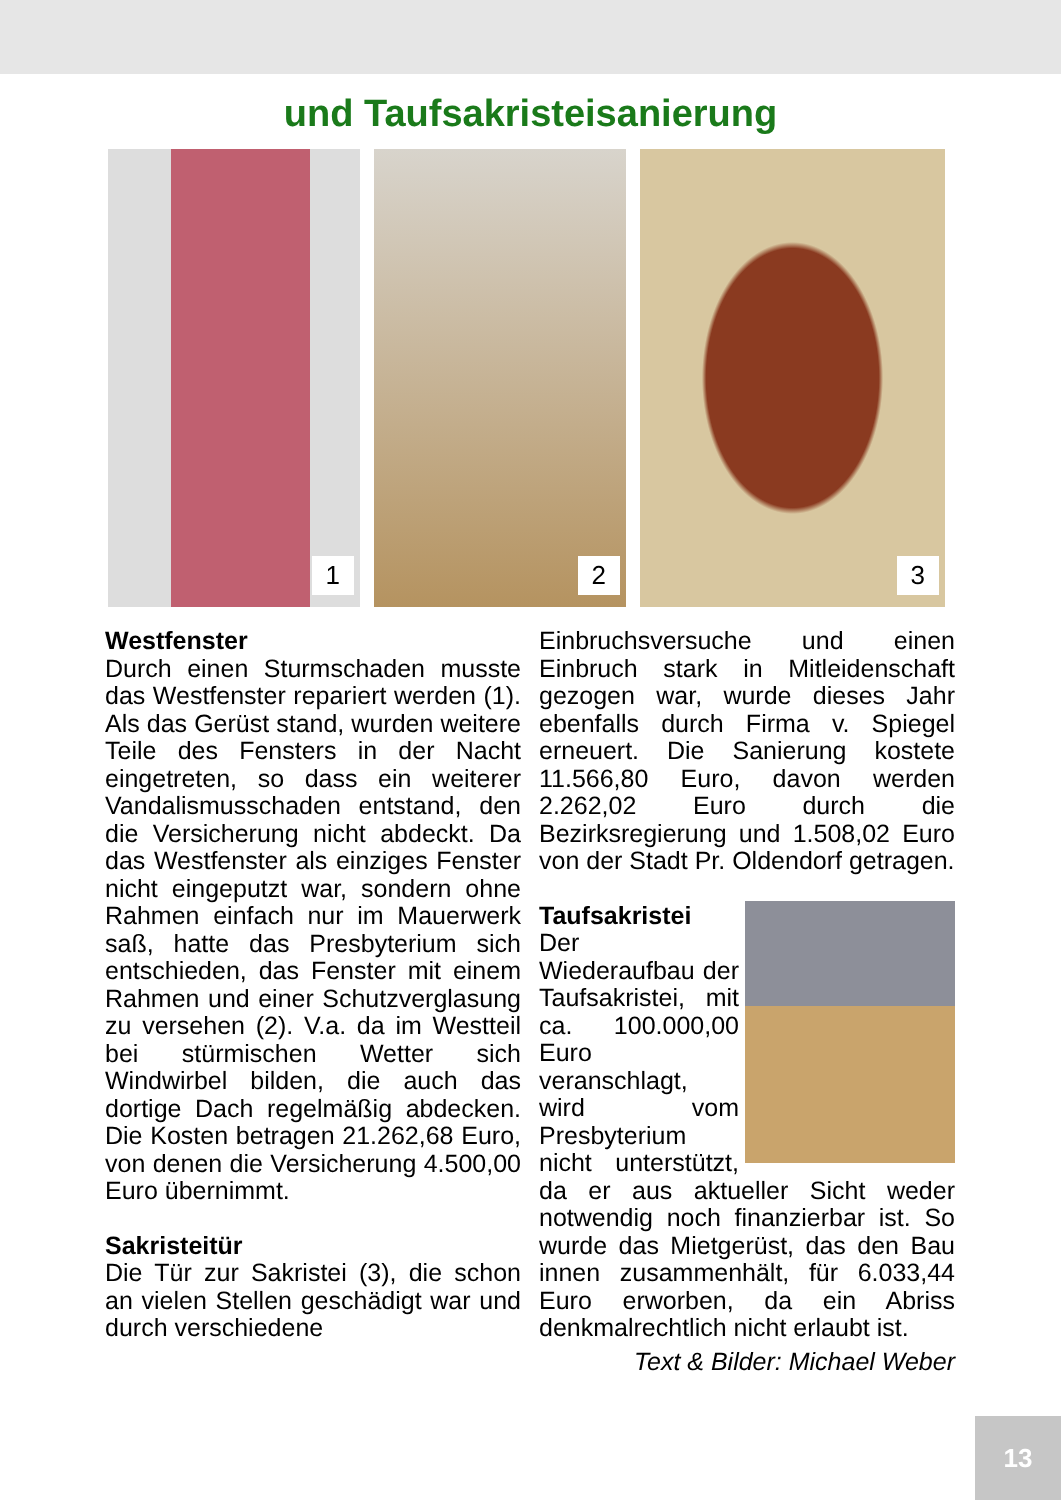und Taufsakristeisanierung
1
2
3
Westfenster
Durch einen Sturmschaden musste das Westfenster repariert werden (1). Als das Gerüst stand, wurden weitere Teile des Fensters in der Nacht eingetreten, so dass ein weiterer Vandalismusschaden entstand, den die Versicherung nicht abdeckt. Da das Westfenster als einziges Fenster nicht eingeputzt war, sondern ohne Rahmen einfach nur im Mauerwerk saß, hatte das Presbyterium sich entschieden, das Fenster mit einem Rahmen und einer Schutzverglasung zu versehen (2). V.a. da im Westteil bei stürmischen Wetter sich Windwirbel bilden, die auch das dortige Dach regelmäßig abdecken. Die Kosten betragen 21.262,68 Euro, von denen die Versicherung 4.500,00 Euro übernimmt.
Sakristeitür
Die Tür zur Sakristei (3), die schon an vielen Stellen geschädigt war und durch verschiedene
Einbruchsversuche und einen Einbruch stark in Mitleidenschaft gezogen war, wurde dieses Jahr ebenfalls durch Firma v. Spiegel erneuert. Die Sanierung kostete 11.566,80 Euro, davon werden 2.262,02 Euro durch die Bezirksregierung und 1.508,02 Euro von der Stadt Pr. Oldendorf getragen.
Taufsakristei
Der Wiederaufbau der Taufsakristei, mit ca. 100.000,00 Euro veranschlagt, wird vom Presbyterium nicht unterstützt, da er aus aktueller Sicht weder notwendig noch finanzierbar ist. So wurde das Mietgerüst, das den Bau innen zusammenhält, für 6.033,44 Euro erworben, da ein Abriss denkmalrechtlich nicht erlaubt ist.
Text & Bilder: Michael Weber
13